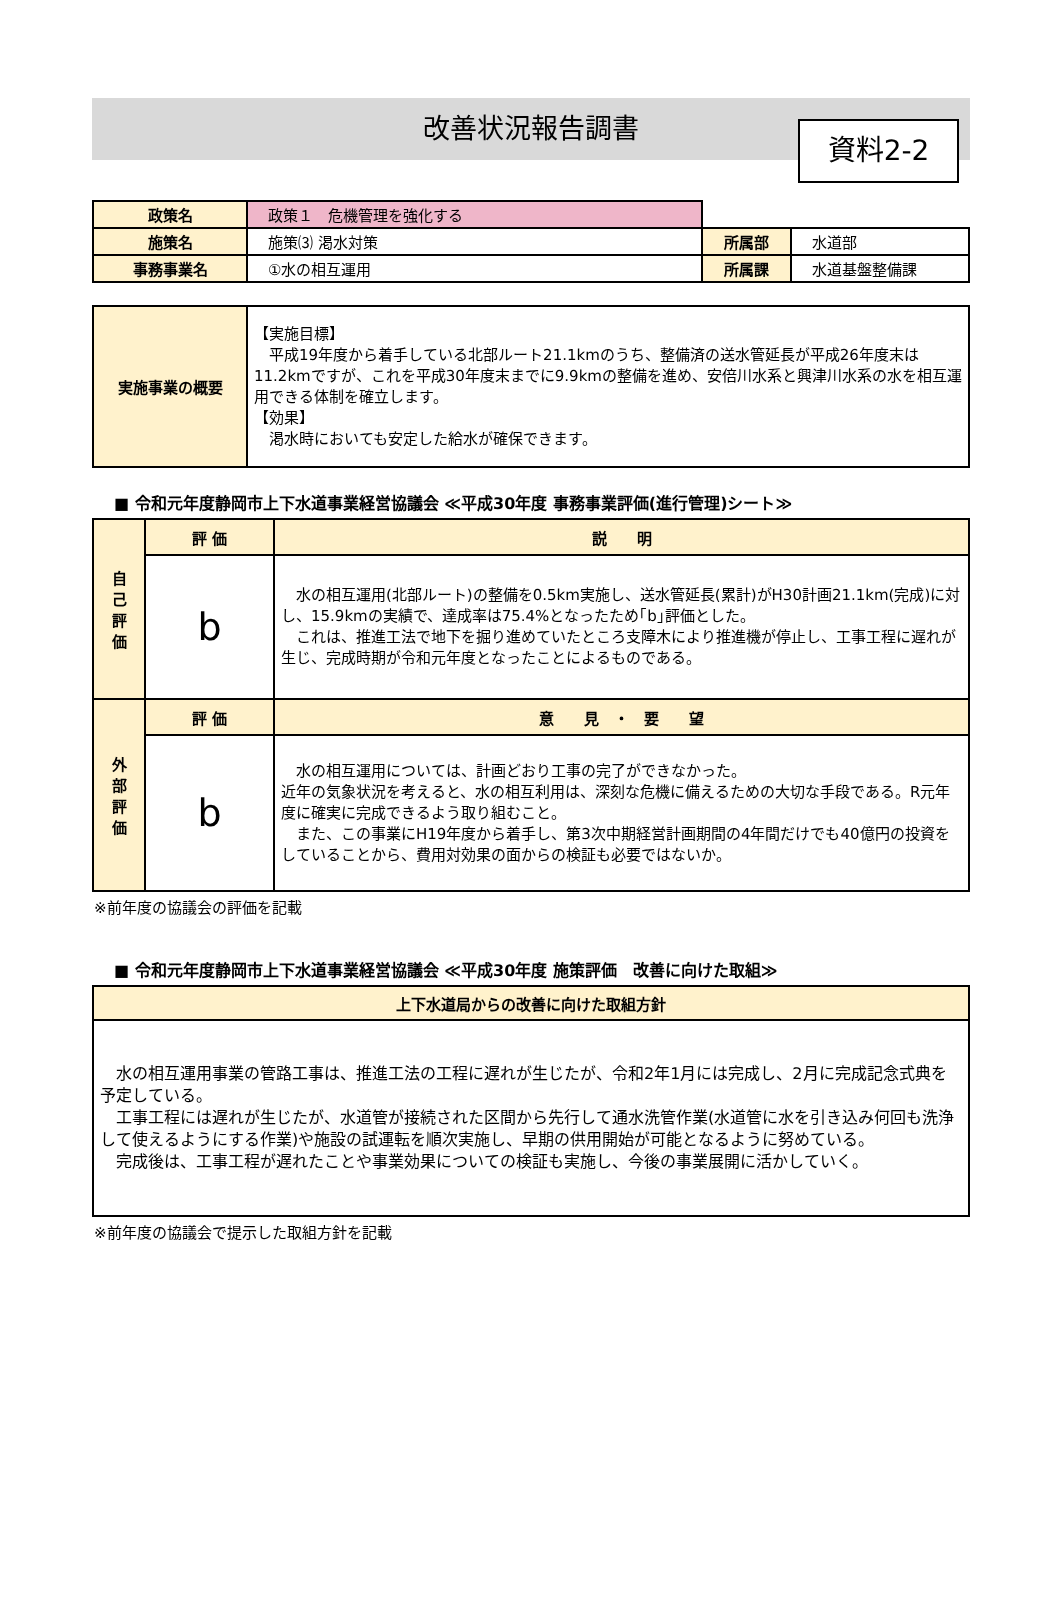改善状況報告調書
資料2-2
| 政策名 | 政策１ 危機管理を強化する | | |
| 施策名 | 施策⑶ 渇水対策 | 所属部 | 水道部 |
| 事務事業名 | ①水の相互運用 | 所属課 | 水道基盤整備課 |
| 実施事業の概要 | 【実施目標】 平成19年度から着手している北部ルート21.1kmのうち、整備済の送水管延長が平成26年度末は11.2kmですが、これを平成30年度末までに9.9kmの整備を進め、安倍川水系と興津川水系の水を相互運用できる体制を確立します。 【効果】 渇水時においても安定した給水が確保できます。 |
■ 令和元年度静岡市上下水道事業経営協議会 ≪平成30年度 事務事業評価(進行管理)シート≫
| 自 己 評 価 | 評 価 | 説 明 |
| | b | 水の相互運用(北部ルート)の整備を0.5km実施し、送水管延長(累計)がH30計画21.1km(完成)に対し、15.9kmの実績で、達成率は75.4%となったため｢b｣評価とした。 これは、推進工法で地下を掘り進めていたところ支障木により推進機が停止し、工事工程に遅れが生じ、完成時期が令和元年度となったことによるものである。 |
| 外 部 評 価 | 評 価 | 意 見 ・ 要 望 |
| | b | 水の相互運用については、計画どおり工事の完了ができなかった。 近年の気象状況を考えると、水の相互利用は、深刻な危機に備えるための大切な手段である。R元年度に確実に完成できるよう取り組むこと。 また、この事業にH19年度から着手し、第3次中期経営計画期間の4年間だけでも40億円の投資をしていることから、費用対効果の面からの検証も必要ではないか。 |
※前年度の協議会の評価を記載
■ 令和元年度静岡市上下水道事業経営協議会 ≪平成30年度 施策評価　改善に向けた取組≫
| 上下水道局からの改善に向けた取組方針 |
| 水の相互運用事業の管路工事は、推進工法の工程に遅れが生じたが、令和2年1月には完成し、2月に完成記念式典を予定している。 工事工程には遅れが生じたが、水道管が接続された区間から先行して通水洗管作業(水道管に水を引き込み何回も洗浄して使えるようにする作業)や施設の試運転を順次実施し、早期の供用開始が可能となるように努めている。 完成後は、工事工程が遅れたことや事業効果についての検証も実施し、今後の事業展開に活かしていく。 |
※前年度の協議会で提示した取組方針を記載